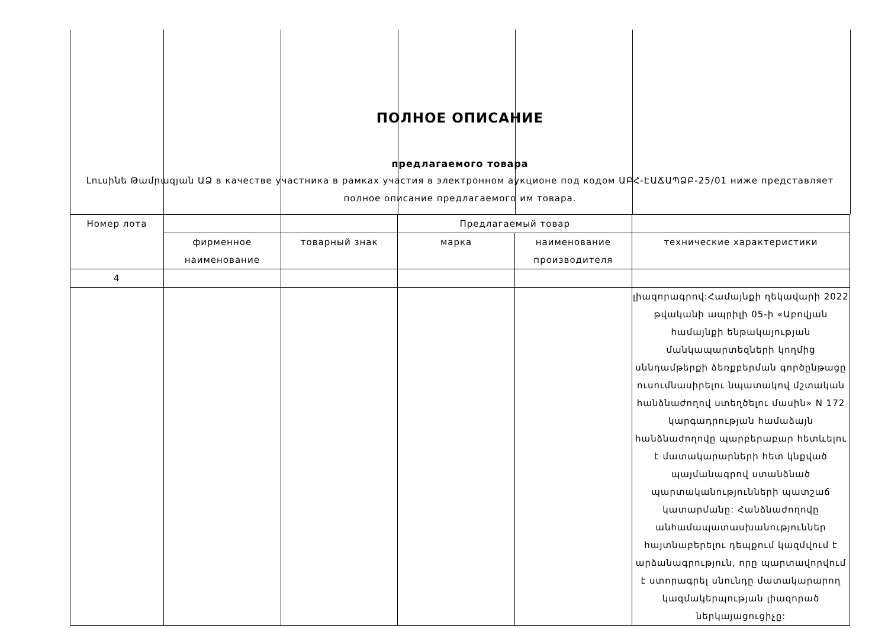ПОЛНОЕ ОПИСАНИЕ
предлагаемого товара
Լուսինե Թամրազյան ԱՁ в качестве участника в рамках участия в электронном аукционе под кодом ԱԲՀ-ԷԱՃԱՊՁԲ-25/01 ниже представляет полное описание предлагаемого им товара.
| Номер лота | | | Предлагаемый товар | | |
| | фирменное наименование | товарный знак | марка | наименование производителя | технические характеристики |
| 4 | | | | | |
| | | | | | լիազորագրով:Համայնքի ղեկավարի 2022 թվականի ապրիլի 05-ի «Աբովյան համայնքի ենթակայության մանկապարտեզների կողմից սննդամթերքի ձեռքբերման գործընթացը ուսումնասիրելու նպատակով մշտական հանձնաժողով ստեղծելու մասին» N 172 կարգադրության համաձայն հանձնաժողովը պարբերաբար հետևելու է մատակարարների հետ կնքված պայմանագրով ստանձնած պարտականությունների պատշաճ կատարմանը: Հանձնաժողովը անհամապատասխանություններ հայտնաբերելու դեպքում կազմվում է արձանագրություն, որը պարտավորվում է ստորագրել սնունդը մատակարարող կազմակերպության լիազորած ներկայացուցիչը: |